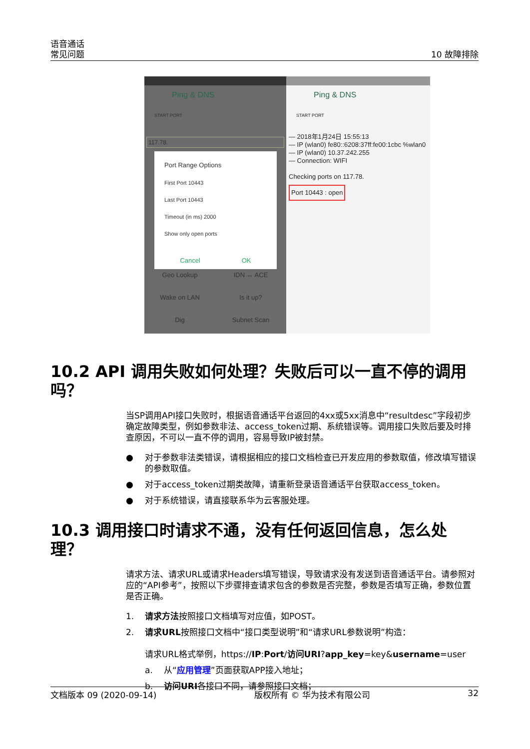语音通话
常见问题
10 故障排除
Ping & DNS
START PORT
117.78.
Port Range Options
First Port 10443
Last Port 10443
Timeout (in ms) 2000
Show only open ports
Cancel OK
Geo Lookup IDN ↔ ACE Wake on LAN Is it up? Dig Subnet Scan
Ping & DNS
START PORT
— 2018年1月24日 15:55:13
— IP (wlan0) fe80::6208:37ff:fe00:1cbc %wlan0
— IP (wlan0) 10.37.242.255
— Connection: WIFI
Checking ports on 117.78.
Port 10443 : open
10.2 API 调用失败如何处理？失败后可以一直不停的调用吗？
当SP调用API接口失败时，根据语音通话平台返回的4xx或5xx消息中“resultdesc”字段初步确定故障类型，例如参数非法、access_token过期、系统错误等。调用接口失败后要及时排查原因，不可以一直不停的调用，容易导致IP被封禁。
● 对于参数非法类错误，请根据相应的接口文档检查已开发应用的参数取值，修改填写错误的参数取值。
● 对于access_token过期类故障，请重新登录语音通话平台获取access_token。
● 对于系统错误，请直接联系华为云客服处理。
10.3 调用接口时请求不通，没有任何返回信息，怎么处理？
请求方法、请求URL或请求Headers填写错误，导致请求没有发送到语音通话平台。请参照对应的“API参考”，按照以下步骤排查请求包含的参数是否完整，参数是否填写正确，参数位置是否正确。
1. 请求方法按照接口文档填写对应值，如POST。
2. 请求URL按照接口文档中“接口类型说明”和“请求URL参数说明”构造：
请求URL格式举例，https://IP:Port/访问URI?app_key=key&username=user
a. 从“应用管理”页面获取APP接入地址；
b. 访问URI各接口不同，请参照接口文档；
文档版本 09 (2020-09-14) 版权所有 © 华为技术有限公司 32